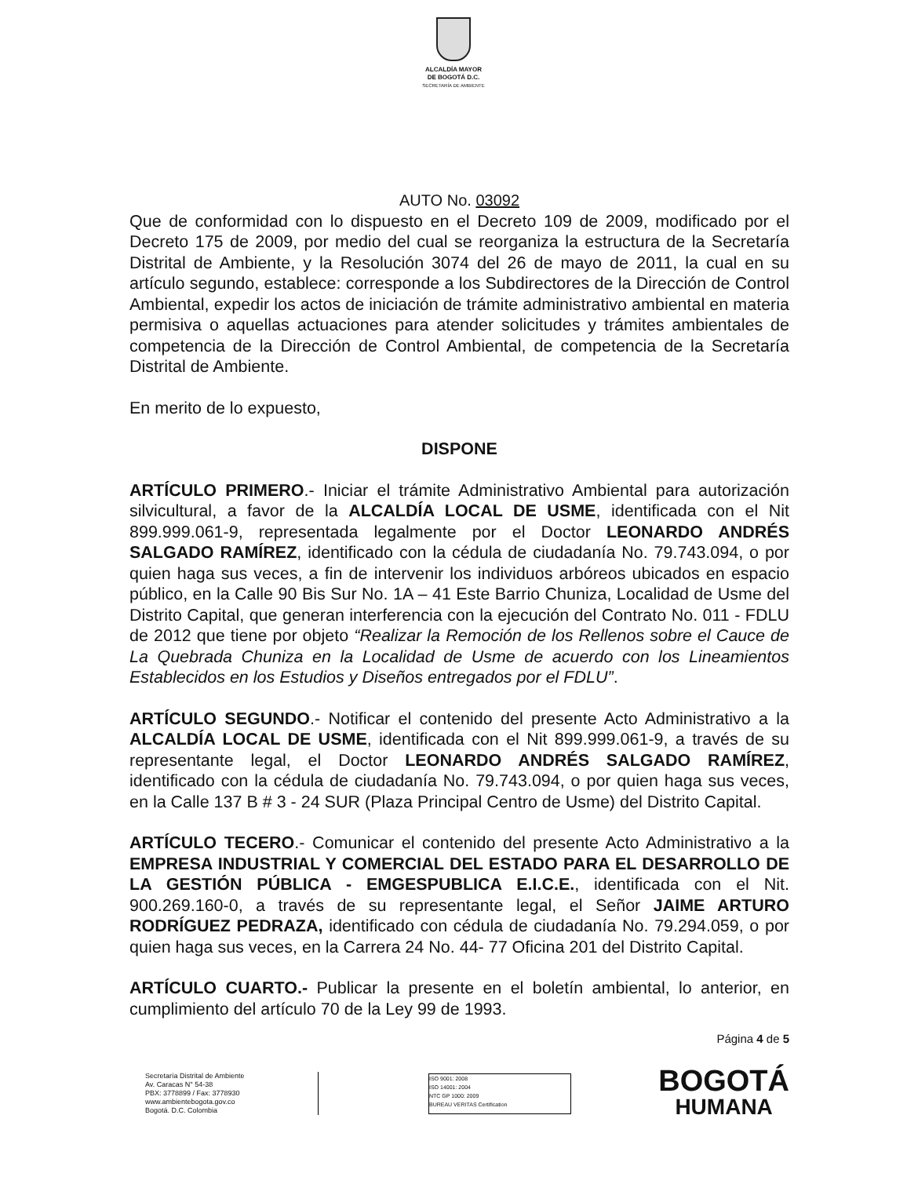ALCALDÍA MAYOR
DE BOGOTÁ D.C.
SECRETARÍA DE AMBIENTE
AUTO No. 03092
Que de conformidad con lo dispuesto en el Decreto 109 de 2009, modificado por el Decreto 175 de 2009, por medio del cual se reorganiza la estructura de la Secretaría Distrital de Ambiente, y la Resolución 3074 del 26 de mayo de 2011, la cual en su artículo segundo, establece: corresponde a los Subdirectores de la Dirección de Control Ambiental, expedir los actos de iniciación de trámite administrativo ambiental en materia permisiva o aquellas actuaciones para atender solicitudes y trámites ambientales de competencia de la Dirección de Control Ambiental, de competencia de la Secretaría Distrital de Ambiente.
En merito de lo expuesto,
DISPONE
ARTÍCULO PRIMERO.- Iniciar el trámite Administrativo Ambiental para autorización silvicultural, a favor de la ALCALDÍA LOCAL DE USME, identificada con el Nit 899.999.061-9, representada legalmente por el Doctor LEONARDO ANDRÉS SALGADO RAMÍREZ, identificado con la cédula de ciudadanía No. 79.743.094, o por quien haga sus veces, a fin de intervenir los individuos arbóreos ubicados en espacio público, en la Calle 90 Bis Sur No. 1A – 41 Este Barrio Chuniza, Localidad de Usme del Distrito Capital, que generan interferencia con la ejecución del Contrato No. 011 - FDLU de 2012 que tiene por objeto “Realizar la Remoción de los Rellenos sobre el Cauce de La Quebrada Chuniza en la Localidad de Usme de acuerdo con los Lineamientos Establecidos en los Estudios y Diseños entregados por el FDLU”.
ARTÍCULO SEGUNDO.- Notificar el contenido del presente Acto Administrativo a la ALCALDÍA LOCAL DE USME, identificada con el Nit 899.999.061-9, a través de su representante legal, el Doctor LEONARDO ANDRÉS SALGADO RAMÍREZ, identificado con la cédula de ciudadanía No. 79.743.094, o por quien haga sus veces, en la Calle 137 B # 3 - 24 SUR (Plaza Principal Centro de Usme) del Distrito Capital.
ARTÍCULO TECERO.- Comunicar el contenido del presente Acto Administrativo a la EMPRESA INDUSTRIAL Y COMERCIAL DEL ESTADO PARA EL DESARROLLO DE LA GESTIÓN PÚBLICA - EMGESPUBLICA E.I.C.E., identificada con el Nit. 900.269.160-0, a través de su representante legal, el Señor JAIME ARTURO RODRÍGUEZ PEDRAZA, identificado con cédula de ciudadanía No. 79.294.059, o por quien haga sus veces, en la Carrera 24 No. 44- 77 Oficina 201 del Distrito Capital.
ARTÍCULO CUARTO.- Publicar la presente en el boletín ambiental, lo anterior, en cumplimiento del artículo 70 de la Ley 99 de 1993.
Página 4 de 5
Secretaría Distrital de Ambiente
Av. Caracas N° 54-38
PBX: 3778899 / Fax: 3778930
www.ambientebogota.gov.co
Bogotá. D.C. Colombia
ISO 9001: 2008
ISO 14001: 2004
NTC GP 1000: 2009
BUREAU VERITAS Certification
BOGOTÁ
HUMANA